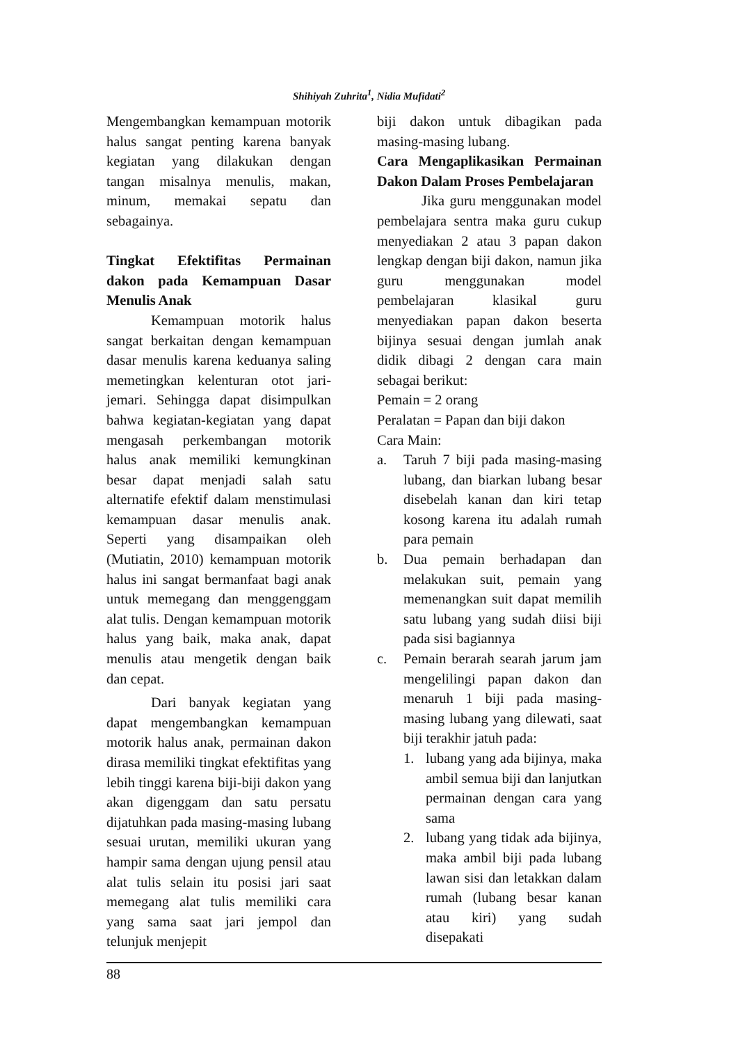Shihiyah Zuhrita<sup>1</sup>, Nidia Mufidati<sup>2</sup>
Mengembangkan kemampuan motorik halus sangat penting karena banyak kegiatan yang dilakukan dengan tangan misalnya menulis, makan, minum, memakai sepatu dan sebagainya.
Tingkat Efektifitas Permainan dakon pada Kemampuan Dasar Menulis Anak
Kemampuan motorik halus sangat berkaitan dengan kemampuan dasar menulis karena keduanya saling memetingkan kelenturan otot jari-jemari. Sehingga dapat disimpulkan bahwa kegiatan-kegiatan yang dapat mengasah perkembangan motorik halus anak memiliki kemungkinan besar dapat menjadi salah satu alternatife efektif dalam menstimulasi kemampuan dasar menulis anak. Seperti yang disampaikan oleh (Mutiatin, 2010) kemampuan motorik halus ini sangat bermanfaat bagi anak untuk memegang dan menggenggam alat tulis. Dengan kemampuan motorik halus yang baik, maka anak, dapat menulis atau mengetik dengan baik dan cepat.
Dari banyak kegiatan yang dapat mengembangkan kemampuan motorik halus anak, permainan dakon dirasa memiliki tingkat efektifitas yang lebih tinggi karena biji-biji dakon yang akan digenggam dan satu persatu dijatuhkan pada masing-masing lubang sesuai urutan, memiliki ukuran yang hampir sama dengan ujung pensil atau alat tulis selain itu posisi jari saat memegang alat tulis memiliki cara yang sama saat jari jempol dan telunjuk menjepit
biji dakon untuk dibagikan pada masing-masing lubang.
Cara Mengaplikasikan Permainan Dakon Dalam Proses Pembelajaran
Jika guru menggunakan model pembelajara sentra maka guru cukup menyediakan 2 atau 3 papan dakon lengkap dengan biji dakon, namun jika guru menggunakan model pembelajaran klasikal guru menyediakan papan dakon beserta bijinya sesuai dengan jumlah anak didik dibagi 2 dengan cara main sebagai berikut:
Pemain = 2 orang
Peralatan = Papan dan biji dakon
Cara Main:
a. Taruh 7 biji pada masing-masing lubang, dan biarkan lubang besar disebelah kanan dan kiri tetap kosong karena itu adalah rumah para pemain
b. Dua pemain berhadapan dan melakukan suit, pemain yang memenangkan suit dapat memilih satu lubang yang sudah diisi biji pada sisi bagiannya
c. Pemain berarah searah jarum jam mengelilingi papan dakon dan menaruh 1 biji pada masing-masing lubang yang dilewati, saat biji terakhir jatuh pada:
1. lubang yang ada bijinya, maka ambil semua biji dan lanjutkan permainan dengan cara yang sama
2. lubang yang tidak ada bijinya, maka ambil biji pada lubang lawan sisi dan letakkan dalam rumah (lubang besar kanan atau kiri) yang sudah disepakati
88